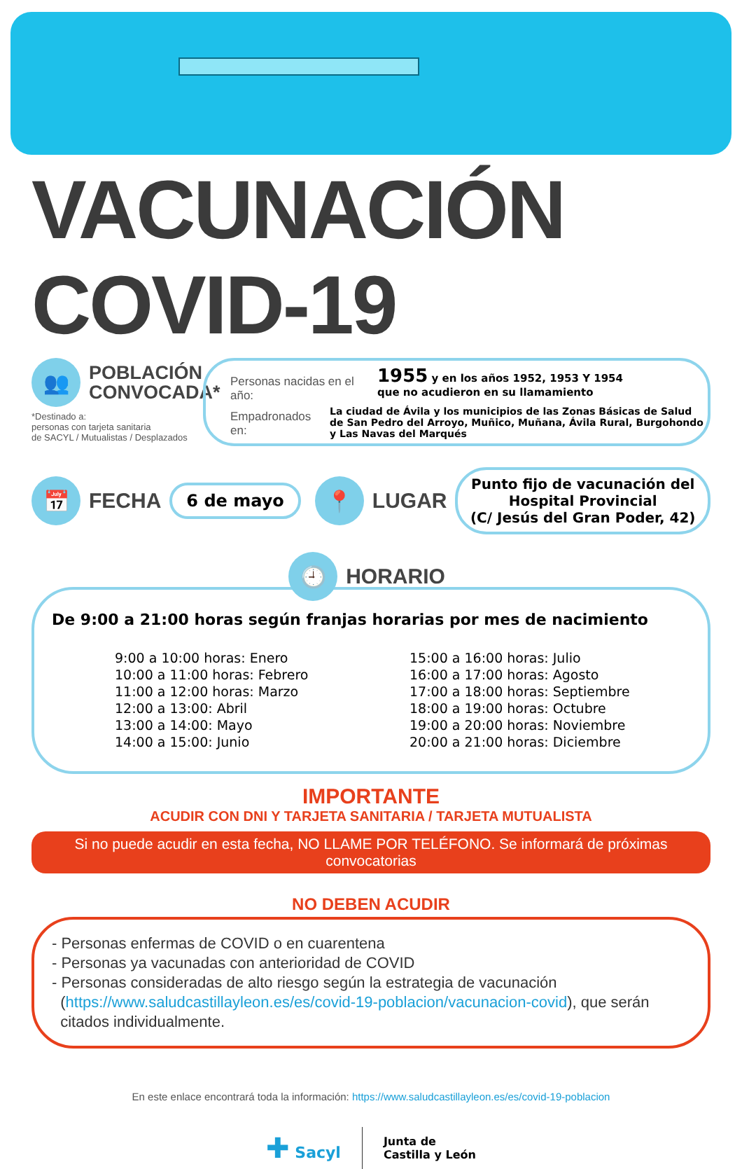VACUNACIÓN COVID-19
👥
POBLACIÓN
CONVOCADA*
*Destinado a:
personas con tarjeta sanitaria
de SACYL / Mutualistas / Desplazados
Personas nacidas en el año: 1955 y en los años 1952, 1953 Y 1954
que no acudieron en su llamamiento
Empadronados en: La ciudad de Ávila y los municipios de las Zonas Básicas de Salud de San Pedro del Arroyo, Muñico, Muñana, Ávila Rural, Burgohondo y Las Navas del Marqués
📅
FECHA
6 de mayo
📍
LUGAR
Punto fijo de vacunación del
Hospital Provincial
(C/ Jesús del Gran Poder, 42)
🕘
HORARIO
De 9:00 a 21:00 horas según franjas horarias por mes de nacimiento
9:00 a 10:00 horas: Enero
10:00 a 11:00 horas: Febrero
11:00 a 12:00 horas: Marzo
12:00 a 13:00: Abril
13:00 a 14:00: Mayo
14:00 a 15:00: Junio
15:00 a 16:00 horas: Julio
16:00 a 17:00 horas: Agosto
17:00 a 18:00 horas: Septiembre
18:00 a 19:00 horas: Octubre
19:00 a 20:00 horas: Noviembre
20:00 a 21:00 horas: Diciembre
IMPORTANTE
ACUDIR CON DNI Y TARJETA SANITARIA / TARJETA MUTUALISTA
Si no puede acudir en esta fecha, NO LLAME POR TELÉFONO. Se informará de próximas convocatorias
NO DEBEN ACUDIR
- Personas enfermas de COVID o en cuarentena
- Personas ya vacunadas con anterioridad de COVID
- Personas consideradas de alto riesgo según la estrategia de vacunación
(https://www.saludcastillayleon.es/es/covid-19-poblacion/vacunacion-covid), que serán
citados individualmente.
En este enlace encontrará toda la información: https://www.saludcastillayleon.es/es/covid-19-poblacion
✚ Sacyl
Junta de
Castilla y León